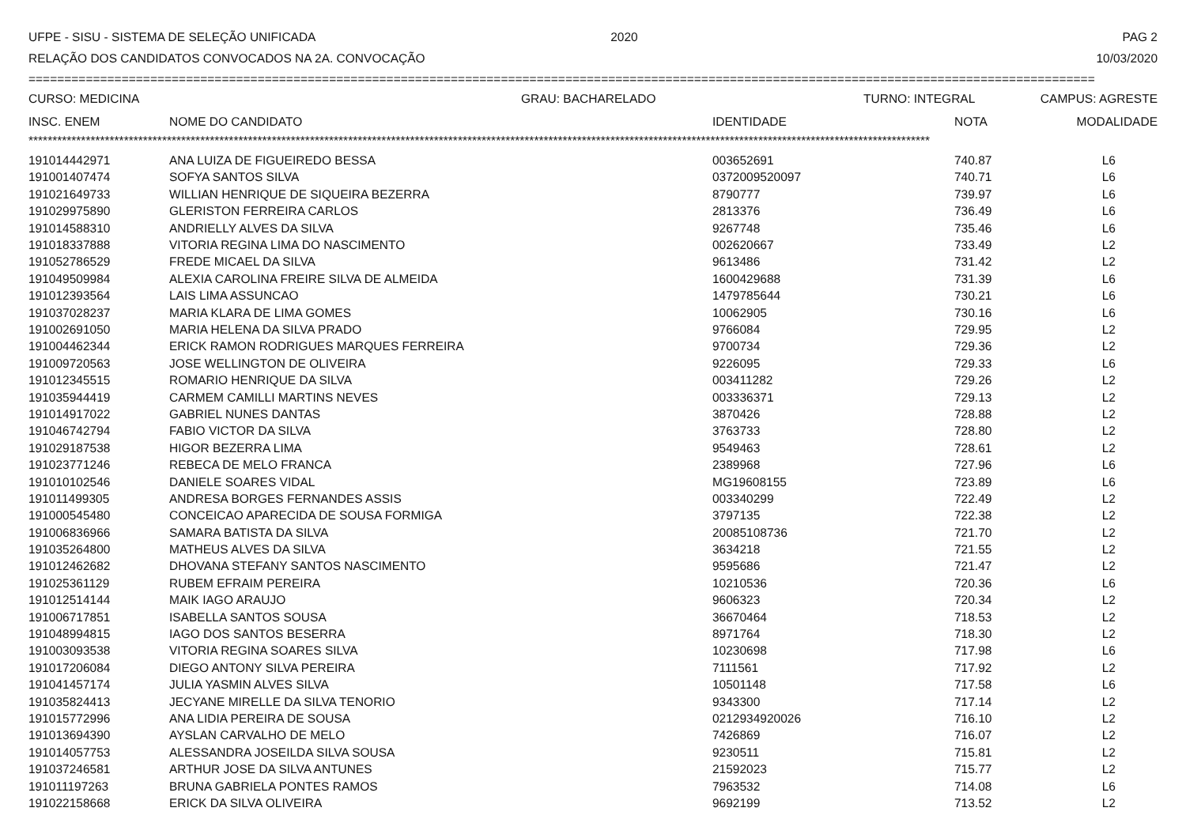UFPE - SISU - SISTEMA DE SELEÇÃO UNIFICADA 2020 PAG 2
RELAÇÃO DOS CANDIDATOS CONVOCADOS NA 2A. CONVOCAÇÃO 10/03/2020
=====================================================================================================================================================
CURSO: MEDICINA GRAU: BACHARELADO TURNO: INTEGRAL CAMPUS: AGRESTE
| INSC. ENEM | NOME DO CANDIDATO | IDENTIDADE | NOTA | MODALIDADE |
| --- | --- | --- | --- | --- |
*********************************************************************************************************************************************************************************************
| 191014442971 | ANA LUIZA DE FIGUEIREDO BESSA | 003652691 | 740.87 | L6 |
| 191001407474 | SOFYA SANTOS SILVA | 0372009520097 | 740.71 | L6 |
| 191021649733 | WILLIAN HENRIQUE DE SIQUEIRA BEZERRA | 8790777 | 739.97 | L6 |
| 191029975890 | GLERISTON FERREIRA CARLOS | 2813376 | 736.49 | L6 |
| 191014588310 | ANDRIELLY ALVES DA SILVA | 9267748 | 735.46 | L6 |
| 191018337888 | VITORIA REGINA LIMA DO NASCIMENTO | 002620667 | 733.49 | L2 |
| 191052786529 | FREDE MICAEL DA SILVA | 9613486 | 731.42 | L2 |
| 191049509984 | ALEXIA CAROLINA FREIRE SILVA DE ALMEIDA | 1600429688 | 731.39 | L6 |
| 191012393564 | LAIS LIMA ASSUNCAO | 1479785644 | 730.21 | L6 |
| 191037028237 | MARIA KLARA DE LIMA GOMES | 10062905 | 730.16 | L6 |
| 191002691050 | MARIA HELENA DA SILVA PRADO | 9766084 | 729.95 | L2 |
| 191004462344 | ERICK RAMON RODRIGUES MARQUES FERREIRA | 9700734 | 729.36 | L2 |
| 191009720563 | JOSE WELLINGTON DE OLIVEIRA | 9226095 | 729.33 | L6 |
| 191012345515 | ROMARIO HENRIQUE DA SILVA | 003411282 | 729.26 | L2 |
| 191035944419 | CARMEM CAMILLI MARTINS NEVES | 003336371 | 729.13 | L2 |
| 191014917022 | GABRIEL NUNES DANTAS | 3870426 | 728.88 | L2 |
| 191046742794 | FABIO VICTOR DA SILVA | 3763733 | 728.80 | L2 |
| 191029187538 | HIGOR BEZERRA LIMA | 9549463 | 728.61 | L2 |
| 191023771246 | REBECA DE MELO FRANCA | 2389968 | 727.96 | L6 |
| 191010102546 | DANIELE SOARES VIDAL | MG19608155 | 723.89 | L6 |
| 191011499305 | ANDRESA BORGES FERNANDES ASSIS | 003340299 | 722.49 | L2 |
| 191000545480 | CONCEICAO APARECIDA DE SOUSA FORMIGA | 3797135 | 722.38 | L2 |
| 191006836966 | SAMARA BATISTA DA SILVA | 20085108736 | 721.70 | L2 |
| 191035264800 | MATHEUS ALVES DA SILVA | 3634218 | 721.55 | L2 |
| 191012462682 | DHOVANA STEFANY SANTOS NASCIMENTO | 9595686 | 721.47 | L2 |
| 191025361129 | RUBEM EFRAIM PEREIRA | 10210536 | 720.36 | L6 |
| 191012514144 | MAIK IAGO ARAUJO | 9606323 | 720.34 | L2 |
| 191006717851 | ISABELLA SANTOS SOUSA | 36670464 | 718.53 | L2 |
| 191048994815 | IAGO DOS SANTOS BESERRA | 8971764 | 718.30 | L2 |
| 191003093538 | VITORIA REGINA SOARES SILVA | 10230698 | 717.98 | L6 |
| 191017206084 | DIEGO ANTONY SILVA PEREIRA | 7111561 | 717.92 | L2 |
| 191041457174 | JULIA YASMIN ALVES SILVA | 10501148 | 717.58 | L6 |
| 191035824413 | JECYANE MIRELLE DA SILVA TENORIO | 9343300 | 717.14 | L2 |
| 191015772996 | ANA LIDIA PEREIRA DE SOUSA | 0212934920026 | 716.10 | L2 |
| 191013694390 | AYSLAN CARVALHO DE MELO | 7426869 | 716.07 | L2 |
| 191014057753 | ALESSANDRA JOSEILDA SILVA SOUSA | 9230511 | 715.81 | L2 |
| 191037246581 | ARTHUR JOSE DA SILVA ANTUNES | 21592023 | 715.77 | L2 |
| 191011197263 | BRUNA GABRIELA PONTES RAMOS | 7963532 | 714.08 | L6 |
| 191022158668 | ERICK DA SILVA OLIVEIRA | 9692199 | 713.52 | L2 |